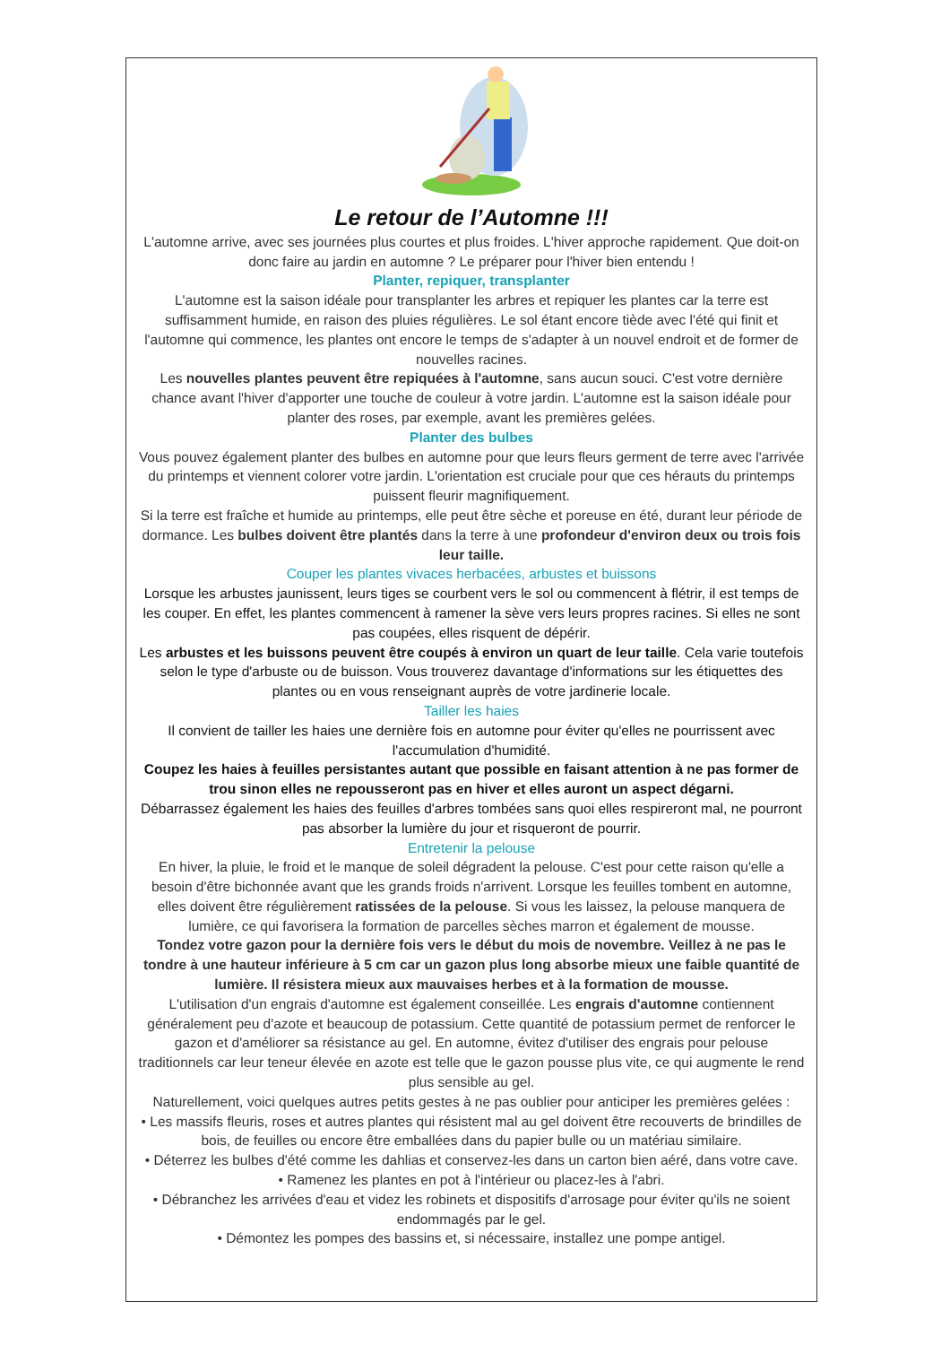Le retour de l’Automne !!!
L'automne arrive, avec ses journées plus courtes et plus froides. L'hiver approche rapidement. Que doit-on donc faire au jardin en automne ? Le préparer pour l'hiver bien entendu !
Planter, repiquer, transplanter
L'automne est la saison idéale pour transplanter les arbres et repiquer les plantes car la terre est suffisamment humide, en raison des pluies régulières. Le sol étant encore tiède avec l'été qui finit et l'automne qui commence, les plantes ont encore le temps de s'adapter à un nouvel endroit et de former de nouvelles racines.
Les nouvelles plantes peuvent être repiquées à l'automne, sans aucun souci. C'est votre dernière chance avant l'hiver d'apporter une touche de couleur à votre jardin. L'automne est la saison idéale pour planter des roses, par exemple, avant les premières gelées.
Planter des bulbes
Vous pouvez également planter des bulbes en automne pour que leurs fleurs germent de terre avec l'arrivée du printemps et viennent colorer votre jardin. L'orientation est cruciale pour que ces hérauts du printemps puissent fleurir magnifiquement.
Si la terre est fraîche et humide au printemps, elle peut être sèche et poreuse en été, durant leur période de dormance. Les bulbes doivent être plantés dans la terre à une profondeur d'environ deux ou trois fois leur taille.
Couper les plantes vivaces herbacées, arbustes et buissons
Lorsque les arbustes jaunissent, leurs tiges se courbent vers le sol ou commencent à flétrir, il est temps de les couper. En effet, les plantes commencent à ramener la sève vers leurs propres racines. Si elles ne sont pas coupées, elles risquent de dépérir.
Les arbustes et les buissons peuvent être coupés à environ un quart de leur taille. Cela varie toutefois selon le type d'arbuste ou de buisson. Vous trouverez davantage d'informations sur les étiquettes des plantes ou en vous renseignant auprès de votre jardinerie locale.
Tailler les haies
Il convient de tailler les haies une dernière fois en automne pour éviter qu'elles ne pourrissent avec l'accumulation d'humidité.
Coupez les haies à feuilles persistantes autant que possible en faisant attention à ne pas former de trou sinon elles ne repousseront pas en hiver et elles auront un aspect dégarni.
Débarrassez également les haies des feuilles d'arbres tombées sans quoi elles respireront mal, ne pourront pas absorber la lumière du jour et risqueront de pourrir.
Entretenir la pelouse
En hiver, la pluie, le froid et le manque de soleil dégradent la pelouse. C'est pour cette raison qu'elle a besoin d'être bichonnée avant que les grands froids n'arrivent. Lorsque les feuilles tombent en automne, elles doivent être régulièrement ratissées de la pelouse. Si vous les laissez, la pelouse manquera de lumière, ce qui favorisera la formation de parcelles sèches marron et également de mousse.
Tondez votre gazon pour la dernière fois vers le début du mois de novembre. Veillez à ne pas le tondre à une hauteur inférieure à 5 cm car un gazon plus long absorbe mieux une faible quantité de lumière. Il résistera mieux aux mauvaises herbes et à la formation de mousse.
L'utilisation d'un engrais d'automne est également conseillée. Les engrais d'automne contiennent généralement peu d'azote et beaucoup de potassium. Cette quantité de potassium permet de renforcer le gazon et d'améliorer sa résistance au gel. En automne, évitez d'utiliser des engrais pour pelouse traditionnels car leur teneur élevée en azote est telle que le gazon pousse plus vite, ce qui augmente le rend plus sensible au gel.
Naturellement, voici quelques autres petits gestes à ne pas oublier pour anticiper les premières gelées :
• Les massifs fleuris, roses et autres plantes qui résistent mal au gel doivent être recouverts de brindilles de bois, de feuilles ou encore être emballées dans du papier bulle ou un matériau similaire.
• Déterrez les bulbes d'été comme les dahlias et conservez-les dans un carton bien aéré, dans votre cave.
• Ramenez les plantes en pot à l'intérieur ou placez-les à l'abri.
• Débranchez les arrivées d'eau et videz les robinets et dispositifs d'arrosage pour éviter qu'ils ne soient endommagés par le gel.
• Démontez les pompes des bassins et, si nécessaire, installez une pompe antigel.